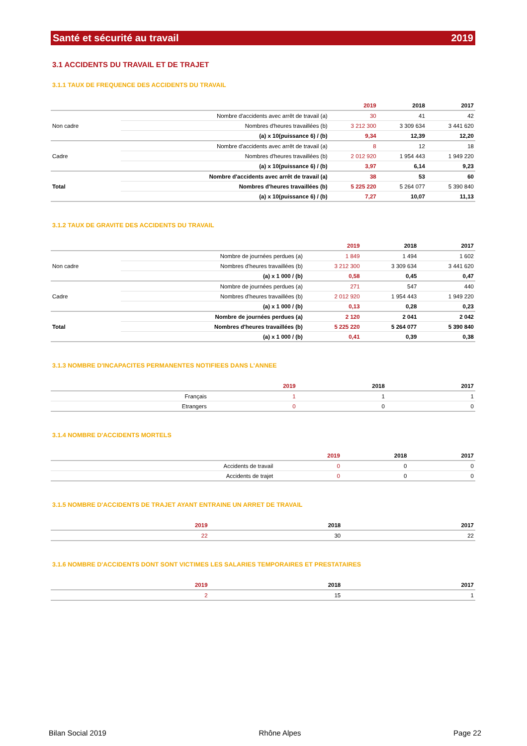Santé et sécurité au travail 2019
3.1 ACCIDENTS DU TRAVAIL ET DE TRAJET
3.1.1 TAUX DE FREQUENCE DES ACCIDENTS DU TRAVAIL
| | | 2019 | 2018 | 2017 |
| --- | --- | --- | --- | --- |
| Non cadre | Nombre d'accidents avec arrêt de travail (a) | 30 | 41 | 42 |
| | Nombres d'heures travaillées (b) | 3 212 300 | 3 309 634 | 3 441 620 |
| | (a) x 10(puissance 6) / (b) | 9,34 | 12,39 | 12,20 |
| Cadre | Nombre d'accidents avec arrêt de travail (a) | 8 | 12 | 18 |
| | Nombres d'heures travaillées (b) | 2 012 920 | 1 954 443 | 1 949 220 |
| | (a) x 10(puissance 6) / (b) | 3,97 | 6,14 | 9,23 |
| Total | Nombre d'accidents avec arrêt de travail (a) | 38 | 53 | 60 |
| | Nombres d'heures travaillées (b) | 5 225 220 | 5 264 077 | 5 390 840 |
| | (a) x 10(puissance 6) / (b) | 7,27 | 10,07 | 11,13 |
3.1.2 TAUX DE GRAVITE DES ACCIDENTS DU TRAVAIL
| | | 2019 | 2018 | 2017 |
| --- | --- | --- | --- | --- |
| Non cadre | Nombre de journées perdues (a) | 1 849 | 1 494 | 1 602 |
| | Nombres d'heures travaillées (b) | 3 212 300 | 3 309 634 | 3 441 620 |
| | (a) x 1 000 / (b) | 0,58 | 0,45 | 0,47 |
| Cadre | Nombre de journées perdues (a) | 271 | 547 | 440 |
| | Nombres d'heures travaillées (b) | 2 012 920 | 1 954 443 | 1 949 220 |
| | (a) x 1 000 / (b) | 0,13 | 0,28 | 0,23 |
| Total | Nombre de journées perdues (a) | 2 120 | 2 041 | 2 042 |
| | Nombres d'heures travaillées (b) | 5 225 220 | 5 264 077 | 5 390 840 |
| | (a) x 1 000 / (b) | 0,41 | 0,39 | 0,38 |
3.1.3 NOMBRE D'INCAPACITES PERMANENTES NOTIFIEES DANS L'ANNEE
| | 2019 | 2018 | 2017 |
| --- | --- | --- | --- |
| Français | 1 | 1 | 1 |
| Etrangers | 0 | 0 | 0 |
3.1.4 NOMBRE D'ACCIDENTS MORTELS
| | 2019 | 2018 | 2017 |
| --- | --- | --- | --- |
| Accidents de travail | 0 | 0 | 0 |
| Accidents de trajet | 0 | 0 | 0 |
3.1.5 NOMBRE D'ACCIDENTS DE TRAJET AYANT ENTRAINE UN ARRET DE TRAVAIL
| | 2019 | 2018 | 2017 |
| --- | --- | --- | --- |
| | 22 | 30 | 22 |
3.1.6 NOMBRE D'ACCIDENTS DONT SONT VICTIMES LES SALARIES TEMPORAIRES ET PRESTATAIRES
| | 2019 | 2018 | 2017 |
| --- | --- | --- | --- |
| | 2 | 15 | 1 |
Bilan Social 2019 Rhône Alpes Page 22